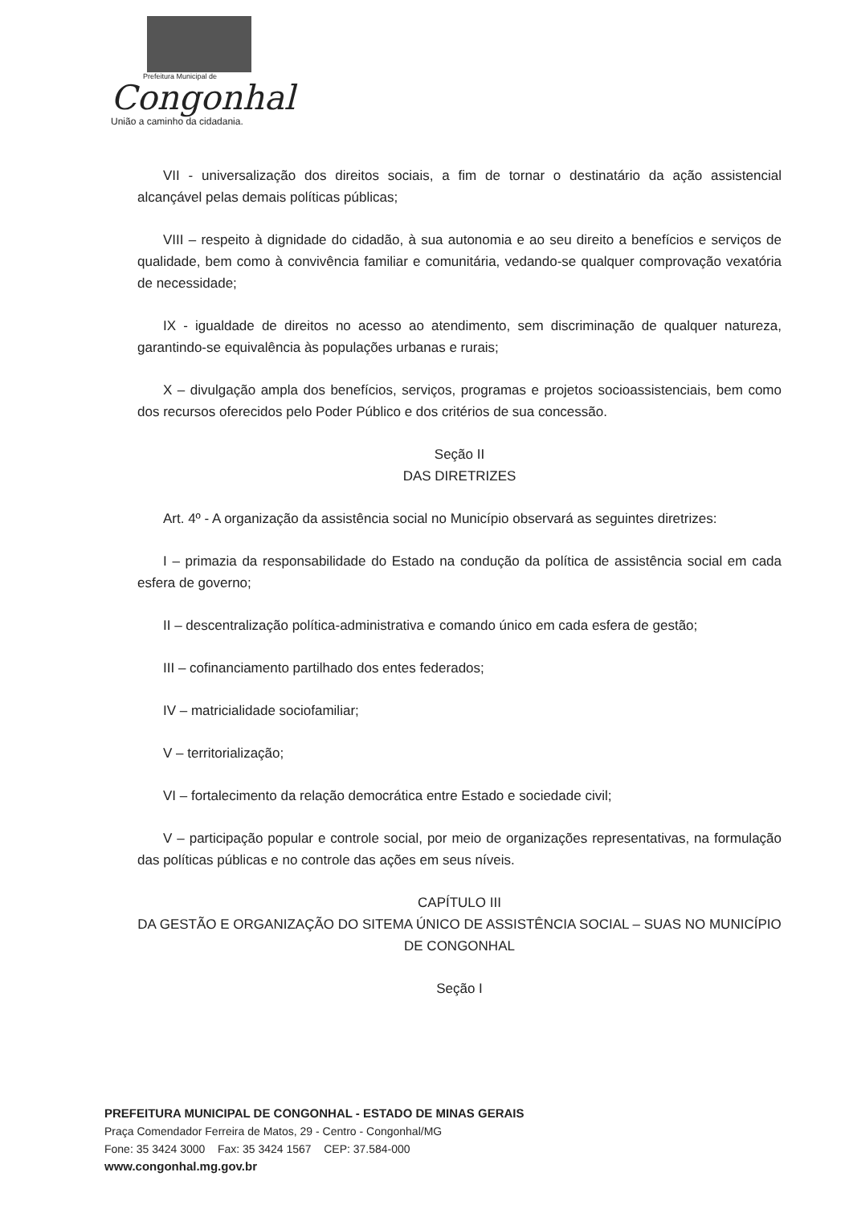Prefeitura Municipal de
Congonhal
União a caminho da cidadania.
VII - universalização dos direitos sociais, a fim de tornar o destinatário da ação assistencial alcançável pelas demais políticas públicas;
VIII – respeito à dignidade do cidadão, à sua autonomia e ao seu direito a benefícios e serviços de qualidade, bem como à convivência familiar e comunitária, vedando-se qualquer comprovação vexatória de necessidade;
IX - igualdade de direitos no acesso ao atendimento, sem discriminação de qualquer natureza, garantindo-se equivalência às populações urbanas e rurais;
X – divulgação ampla dos benefícios, serviços, programas e projetos socioassistenciais, bem como dos recursos oferecidos pelo Poder Público e dos critérios de sua concessão.
Seção II
DAS DIRETRIZES
Art. 4º - A organização da assistência social no Município observará as seguintes diretrizes:
I – primazia da responsabilidade do Estado na condução da política de assistência social em cada esfera de governo;
II – descentralização política-administrativa e comando único em cada esfera de gestão;
III – cofinanciamento partilhado dos entes federados;
IV – matricialidade sociofamiliar;
V – territorialização;
VI – fortalecimento da relação democrática entre Estado e sociedade civil;
V – participação popular e controle social, por meio de organizações representativas, na formulação das políticas públicas e no controle das ações em seus níveis.
CAPÍTULO III
DA GESTÃO E ORGANIZAÇÃO DO SITEMA ÚNICO DE ASSISTÊNCIA SOCIAL – SUAS NO MUNICÍPIO DE CONGONHAL
Seção I
PREFEITURA MUNICIPAL DE CONGONHAL - ESTADO DE MINAS GERAIS
Praça Comendador Ferreira de Matos, 29 - Centro - Congonhal/MG
Fone: 35 3424 3000 Fax: 35 3424 1567 CEP: 37.584-000
www.congonhal.mg.gov.br